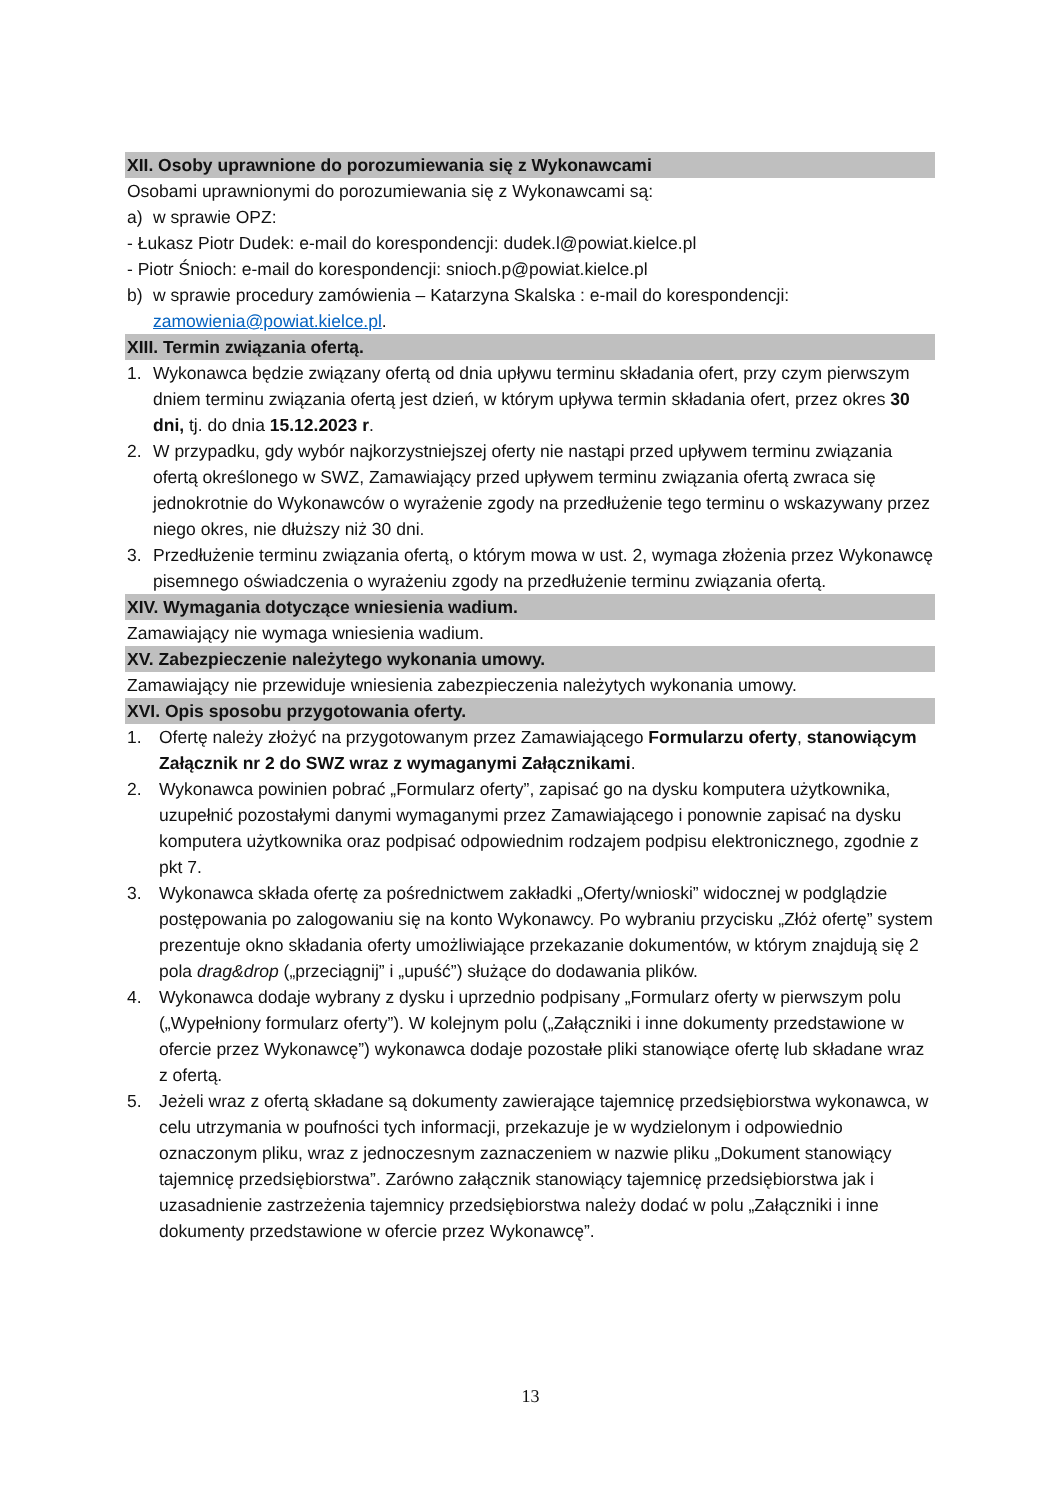XII. Osoby uprawnione do porozumiewania się z Wykonawcami
Osobami uprawnionymi do porozumiewania się z Wykonawcami są:
a) w sprawie OPZ:
- Łukasz Piotr Dudek: e-mail do korespondencji: dudek.l@powiat.kielce.pl
- Piotr Śnioch: e-mail do korespondencji: snioch.p@powiat.kielce.pl
b) w sprawie procedury zamówienia – Katarzyna Skalska : e-mail do korespondencji: zamowienia@powiat.kielce.pl.
XIII. Termin związania ofertą.
1. Wykonawca będzie związany ofertą od dnia upływu terminu składania ofert, przy czym pierwszym dniem terminu związania ofertą jest dzień, w którym upływa termin składania ofert, przez okres 30 dni, tj. do dnia 15.12.2023 r.
2. W przypadku, gdy wybór najkorzystniejszej oferty nie nastąpi przed upływem terminu związania ofertą określonego w SWZ, Zamawiający przed upływem terminu związania ofertą zwraca się jednokrotnie do Wykonawców o wyrażenie zgody na przedłużenie tego terminu o wskazywany przez niego okres, nie dłuższy niż 30 dni.
3. Przedłużenie terminu związania ofertą, o którym mowa w ust. 2, wymaga złożenia przez Wykonawcę pisemnego oświadczenia o wyrażeniu zgody na przedłużenie terminu związania ofertą.
XIV. Wymagania dotyczące wniesienia wadium.
Zamawiający nie wymaga wniesienia wadium.
XV. Zabezpieczenie należytego wykonania umowy.
Zamawiający nie przewiduje wniesienia zabezpieczenia należytych wykonania umowy.
XVI. Opis sposobu przygotowania oferty.
1. Ofertę należy złożyć na przygotowanym przez Zamawiającego Formularzu oferty, stanowiącym Załącznik nr 2 do SWZ wraz z wymaganymi Załącznikami.
2. Wykonawca powinien pobrać „Formularz oferty”, zapisać go na dysku komputera użytkownika, uzupełnić pozostałymi danymi wymaganymi przez Zamawiającego i ponownie zapisać na dysku komputera użytkownika oraz podpisać odpowiednim rodzajem podpisu elektronicznego, zgodnie z pkt 7.
3. Wykonawca składa ofertę za pośrednictwem zakładki „Oferty/wnioski” widocznej w podglądzie postępowania po zalogowaniu się na konto Wykonawcy. Po wybraniu przycisku „Złóż ofertę” system prezentuje okno składania oferty umożliwiające przekazanie dokumentów, w którym znajdują się 2 pola drag&drop („przeciągnij” i „upuść”) służące do dodawania plików.
4. Wykonawca dodaje wybrany z dysku i uprzednio podpisany „Formularz oferty w pierwszym polu („Wypełniony formularz oferty”). W kolejnym polu („Załączniki i inne dokumenty przedstawione w ofercie przez Wykonawcę”) wykonawca dodaje pozostałe pliki stanowiące ofertę lub składane wraz z ofertą.
5. Jeżeli wraz z ofertą składane są dokumenty zawierające tajemnicę przedsiębiorstwa wykonawca, w celu utrzymania w poufności tych informacji, przekazuje je w wydzielonym i odpowiednio oznaczonym pliku, wraz z jednoczesnym zaznaczeniem w nazwie pliku „Dokument stanowiący tajemnicę przedsiębiorstwa”. Zarówno załącznik stanowiący tajemnicę przedsiębiorstwa jak i uzasadnienie zastrzeżenia tajemnicy przedsiębiorstwa należy dodać w polu „Załączniki i inne dokumenty przedstawione w ofercie przez Wykonawcę”.
13